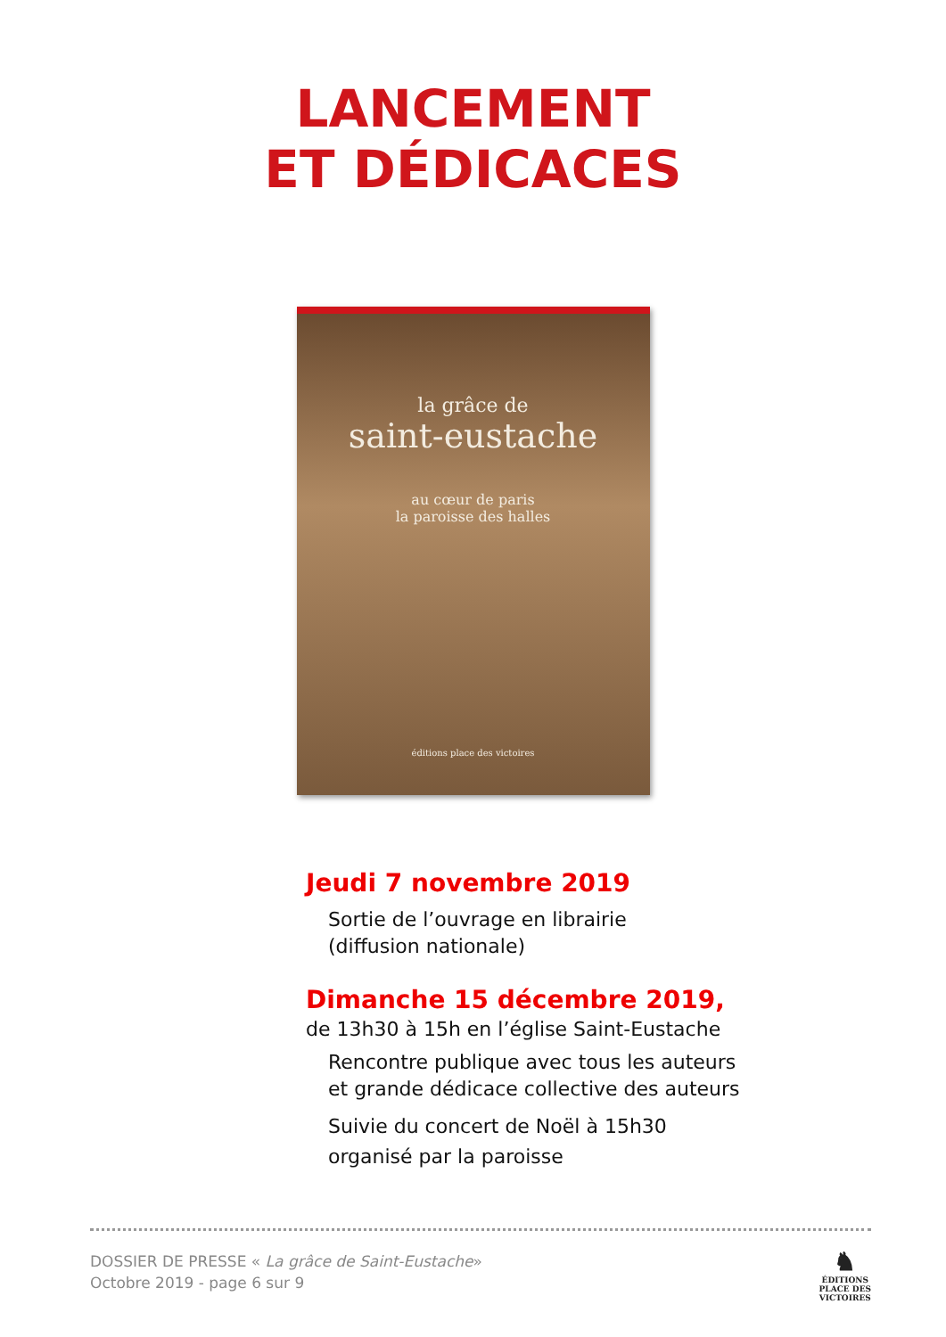LANCEMENT
ET DÉDICACES
la grâce de
saint-eustache
au cœur de paris
la paroisse des halles
éditions place des victoires
Jeudi 7 novembre 2019
Sortie de l’ouvrage en librairie
(diffusion nationale)
Dimanche 15 décembre 2019,
de 13h30 à 15h en l’église Saint-Eustache
Rencontre publique avec tous les auteurs
et grande dédicace collective des auteurs
Suivie du concert de Noël à 15h30
organisé par la paroisse
DOSSIER DE PRESSE « La grâce de Saint-Eustache»
Octobre 2019 - page 6 sur 9
♞
ÉDITIONS
PLACE DES
VICTOIRES